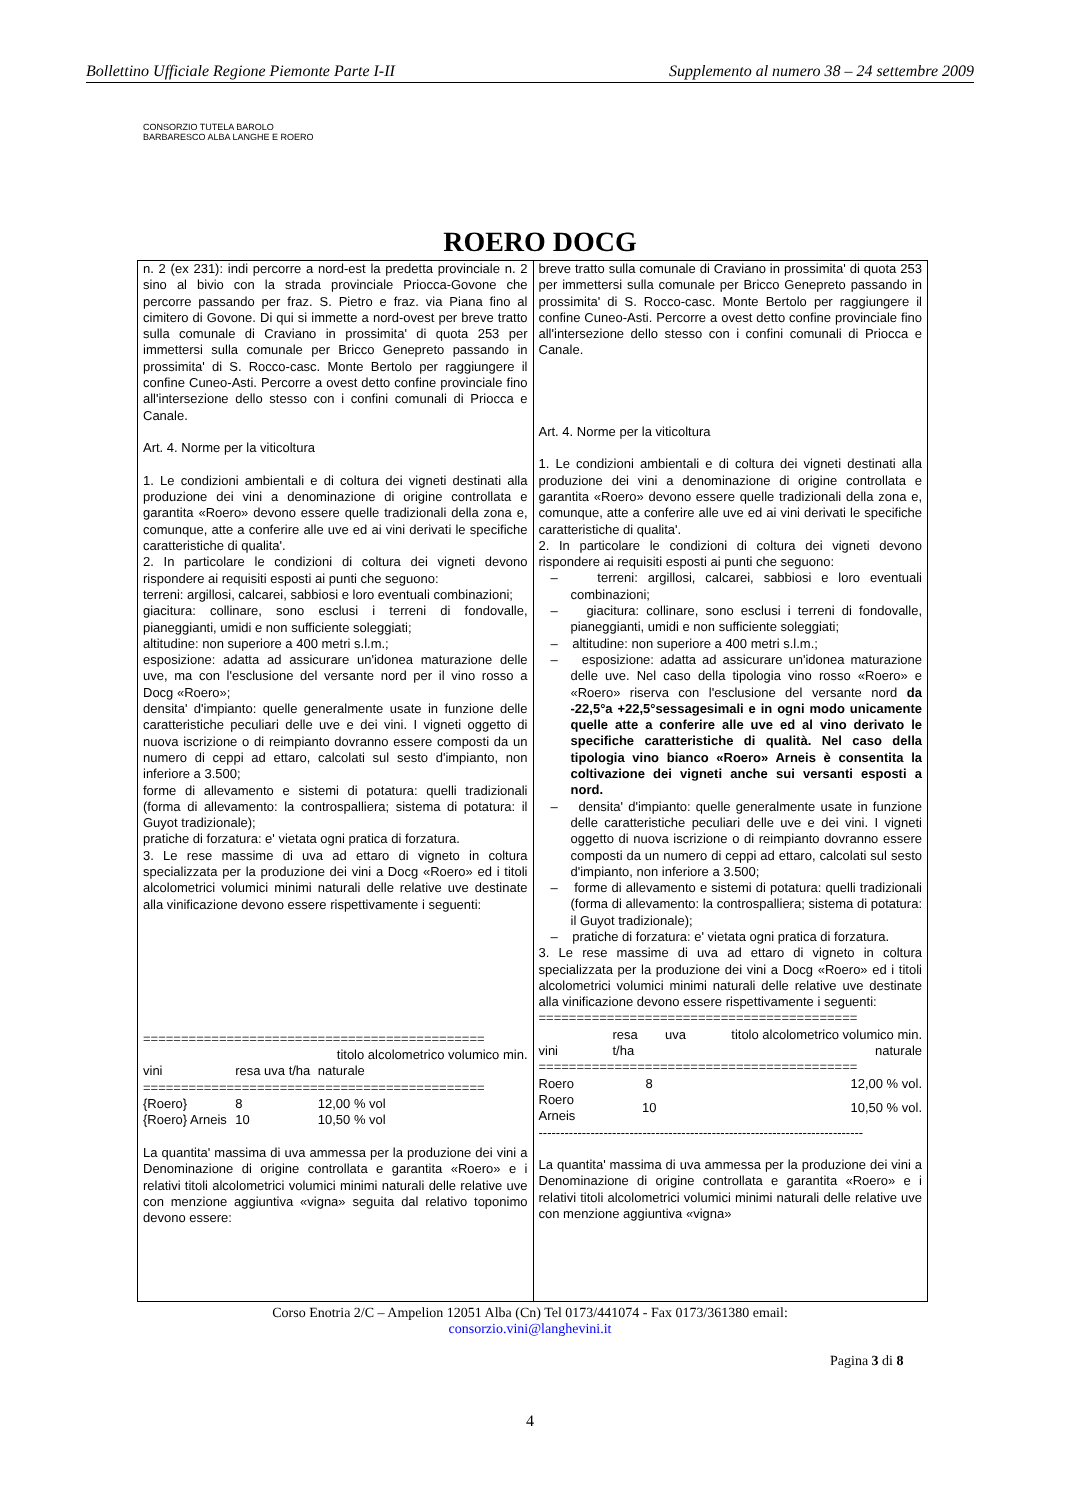Bollettino Ufficiale Regione Piemonte Parte I-II Supplemento al numero 38 – 24 settembre 2009
CONSORZIO TUTELA BAROLO BARBARESCO ALBA LANGHE E ROERO
ROERO DOCG
n. 2 (ex 231): indi percorre a nord-est la predetta provinciale n. 2 sino al bivio con la strada provinciale Priocca-Govone che percorre passando per fraz. S. Pietro e fraz. via Piana fino al cimitero di Govone. Di qui si immette a nord-ovest per breve tratto sulla comunale di Craviano in prossimita' di quota 253 per immettersi sulla comunale per Bricco Genepreto passando in prossimita' di S. Rocco-casc. Monte Bertolo per raggiungere il confine Cuneo-Asti. Percorre a ovest detto confine provinciale fino all'intersezione dello stesso con i confini comunali di Priocca e Canale.
Art. 4. Norme per la viticoltura
1. Le condizioni ambientali e di coltura dei vigneti destinati alla produzione dei vini a denominazione di origine controllata e garantita «Roero» devono essere quelle tradizionali della zona e, comunque, atte a conferire alle uve ed ai vini derivati le specifiche caratteristiche di qualita'.
2. In particolare le condizioni di coltura dei vigneti devono rispondere ai requisiti esposti ai punti che seguono:
terreni: argillosi, calcarei, sabbiosi e loro eventuali combinazioni;
giacitura: collinare, sono esclusi i terreni di fondovalle, pianeggianti, umidi e non sufficiente soleggiati;
altitudine: non superiore a 400 metri s.l.m.;
esposizione: adatta ad assicurare un'idonea maturazione delle uve, ma con l'esclusione del versante nord per il vino rosso a Docg «Roero»;
densita' d'impianto: quelle generalmente usate in funzione delle caratteristiche peculiari delle uve e dei vini. I vigneti oggetto di nuova iscrizione o di reimpianto dovranno essere composti da un numero di ceppi ad ettaro, calcolati sul sesto d'impianto, non inferiore a 3.500;
forme di allevamento e sistemi di potatura: quelli tradizionali (forma di allevamento: la controspalliera; sistema di potatura: il Guyot tradizionale);
pratiche di forzatura: e' vietata ogni pratica di forzatura.
3. Le rese massime di uva ad ettaro di vigneto in coltura specializzata per la produzione dei vini a Docg «Roero» ed i titoli alcolometrici volumici minimi naturali delle relative uve destinate alla vinificazione devono essere rispettivamente i seguenti:
=============================================
| | | titolo alcolometrico volumico min. |
| --- | --- | --- |
| vini | resa uva t/ha | naturale |
| ============================================= | | |
| {Roero} | 8 | 12,00 % vol |
| {Roero} Arneis | 10 | 10,50 % vol |
La quantita' massima di uva ammessa per la produzione dei vini a Denominazione di origine controllata e garantita «Roero» e i relativi titoli alcolometrici volumici minimi naturali delle relative uve con menzione aggiuntiva «vigna» seguita dal relativo toponimo devono essere:
breve tratto sulla comunale di Craviano in prossimita' di quota 253 per immettersi sulla comunale per Bricco Genepreto passando in prossimita' di S. Rocco-casc. Monte Bertolo per raggiungere il confine Cuneo-Asti. Percorre a ovest detto confine provinciale fino all'intersezione dello stesso con i confini comunali di Priocca e Canale.
Art. 4. Norme per la viticoltura
1. Le condizioni ambientali e di coltura dei vigneti destinati alla produzione dei vini a denominazione di origine controllata e garantita «Roero» devono essere quelle tradizionali della zona e, comunque, atte a conferire alle uve ed ai vini derivati le specifiche caratteristiche di qualita'.
2. In particolare le condizioni di coltura dei vigneti devono rispondere ai requisiti esposti ai punti che seguono:
– terreni: argillosi, calcarei, sabbiosi e loro eventuali combinazioni;
– giacitura: collinare, sono esclusi i terreni di fondovalle, pianeggianti, umidi e non sufficiente soleggiati;
– altitudine: non superiore a 400 metri s.l.m.;
– esposizione: adatta ad assicurare un'idonea maturazione delle uve. Nel caso della tipologia vino rosso «Roero» e «Roero» riserva con l'esclusione del versante nord da -22,5°a +22,5°sessagesimali e in ogni modo unicamente quelle atte a conferire alle uve ed al vino derivato le specifiche caratteristiche di qualità. Nel caso della tipologia vino bianco «Roero» Arneis è consentita la coltivazione dei vigneti anche sui versanti esposti a nord.
– densita' d'impianto: quelle generalmente usate in funzione delle caratteristiche peculiari delle uve e dei vini. I vigneti oggetto di nuova iscrizione o di reimpianto dovranno essere composti da un numero di ceppi ad ettaro, calcolati sul sesto d'impianto, non inferiore a 3.500;
– forme di allevamento e sistemi di potatura: quelli tradizionali (forma di allevamento: la controspalliera; sistema di potatura: il Guyot tradizionale);
– pratiche di forzatura: e' vietata ogni pratica di forzatura.
3. Le rese massime di uva ad ettaro di vigneto in coltura specializzata per la produzione dei vini a Docg «Roero» ed i titoli alcolometrici volumici minimi naturali delle relative uve destinate alla vinificazione devono essere rispettivamente i seguenti:
==========================================
| vini | resa uva t/ha | titolo alcolometrico volumico min. naturale |
| --- | --- | --- |
| ========================================== | | |
| Roero | 8 | 12,00 % vol. |
| Roero Arneis | 10 | 10,50 % vol. |
---------------------------------------------------------------------------
La quantita' massima di uva ammessa per la produzione dei vini a Denominazione di origine controllata e garantita «Roero» e i relativi titoli alcolometrici volumici minimi naturali delle relative uve con menzione aggiuntiva «vigna»
Corso Enotria 2/C – Ampelion 12051 Alba (Cn) Tel 0173/441074 - Fax 0173/361380 email:
consorzio.vini@langhevini.it
Pagina 3 di 8
4